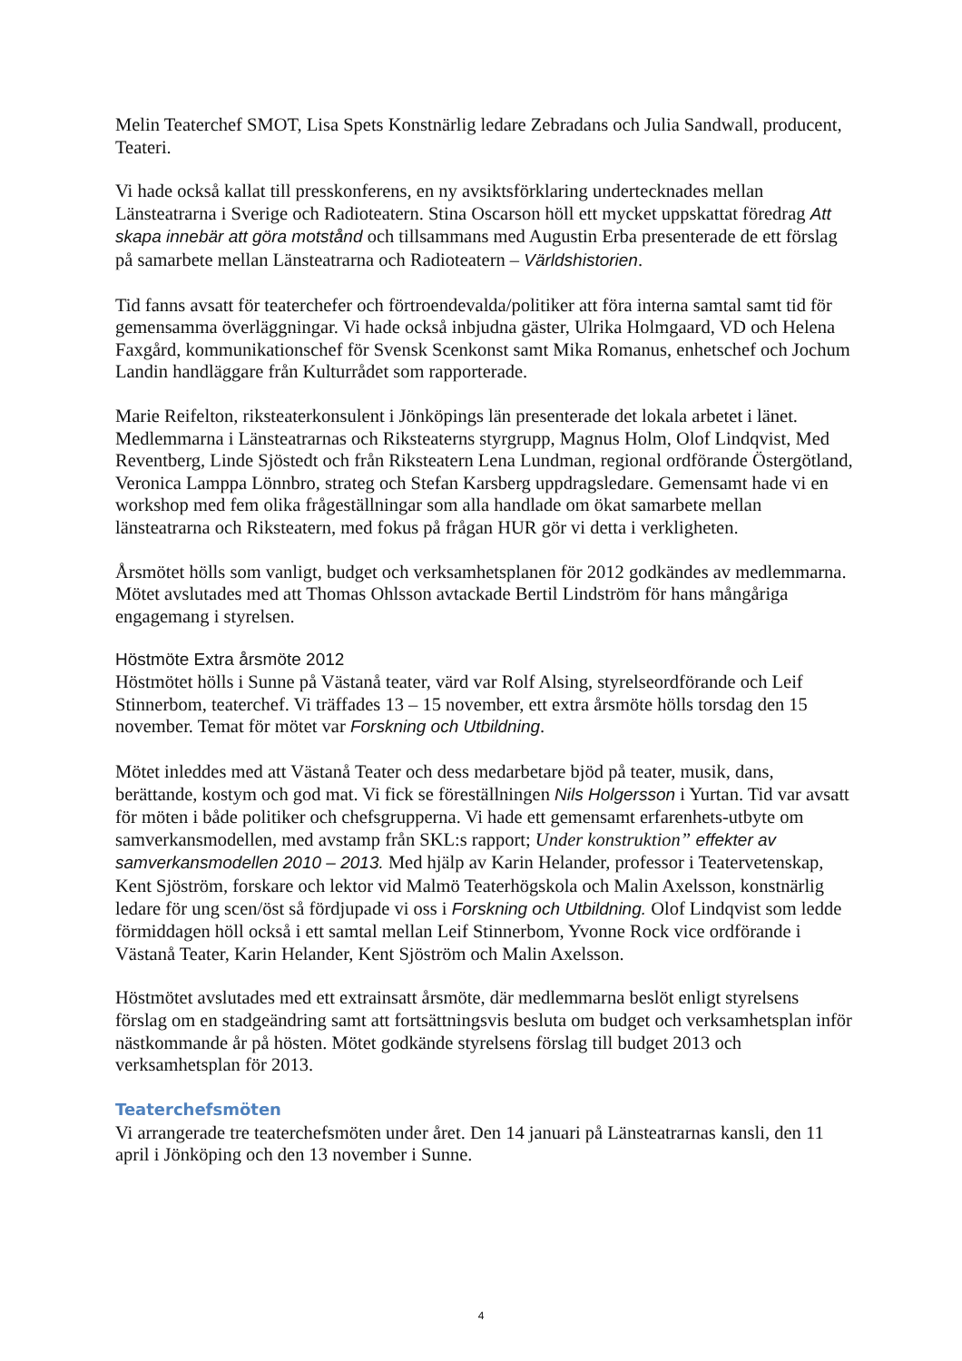Melin Teaterchef SMOT, Lisa Spets Konstnärlig ledare Zebradans och Julia Sandwall, producent, Teateri.
Vi hade också kallat till presskonferens, en ny avsiktsförklaring undertecknades mellan Länsteatrarna i Sverige och Radioteatern. Stina Oscarson höll ett mycket uppskattat föredrag Att skapa innebär att göra motstånd och tillsammans med Augustin Erba presenterade de ett förslag på samarbete mellan Länsteatrarna och Radioteatern – Världshistorien.
Tid fanns avsatt för teaterchefer och förtroendevalda/politiker att föra interna samtal samt tid för gemensamma överläggningar. Vi hade också inbjudna gäster, Ulrika Holmgaard, VD och Helena Faxgård, kommunikationschef för Svensk Scenkonst samt Mika Romanus, enhetschef och Jochum Landin handläggare från Kulturrådet som rapporterade.
Marie Reifelton, riksteaterkonsulent i Jönköpings län presenterade det lokala arbetet i länet. Medlemmarna i Länsteatrarnas och Riksteaterns styrgrupp, Magnus Holm, Olof Lindqvist, Med Reventberg, Linde Sjöstedt och från Riksteatern Lena Lundman, regional ordförande Östergötland, Veronica Lamppa Lönnbro, strateg och Stefan Karsberg uppdragsledare. Gemensamt hade vi en workshop med fem olika frågeställningar som alla handlade om ökat samarbete mellan länsteatrarna och Riksteatern, med fokus på frågan HUR gör vi detta i verkligheten.
Årsmötet hölls som vanligt, budget och verksamhetsplanen för 2012 godkändes av medlemmarna. Mötet avslutades med att Thomas Ohlsson avtackade Bertil Lindström för hans mångåriga engagemang i styrelsen.
Höstmöte Extra årsmöte 2012
Höstmötet hölls i Sunne på Västanå teater, värd var Rolf Alsing, styrelseordförande och Leif Stinnerbom, teaterchef. Vi träffades 13 – 15 november, ett extra årsmöte hölls torsdag den 15 november. Temat för mötet var Forskning och Utbildning.
Mötet inleddes med att Västanå Teater och dess medarbetare bjöd på teater, musik, dans, berättande, kostym och god mat. Vi fick se föreställningen Nils Holgersson i Yurtan. Tid var avsatt för möten i både politiker och chefsgrupperna. Vi hade ett gemensamt erfarenhets-utbyte om samverkansmodellen, med avstamp från SKL:s rapport; Under konstruktion” effekter av samverkansmodellen 2010 – 2013. Med hjälp av Karin Helander, professor i Teatervetenskap, Kent Sjöström, forskare och lektor vid Malmö Teaterhögskola och Malin Axelsson, konstnärlig ledare för ung scen/öst så fördjupade vi oss i Forskning och Utbildning. Olof Lindqvist som ledde förmiddagen höll också i ett samtal mellan Leif Stinnerbom, Yvonne Rock vice ordförande i Västanå Teater, Karin Helander, Kent Sjöström och Malin Axelsson.
Höstmötet avslutades med ett extrainsatt årsmöte, där medlemmarna beslöt enligt styrelsens förslag om en stadgeändring samt att fortsättningsvis besluta om budget och verksamhetsplan inför nästkommande år på hösten. Mötet godkände styrelsens förslag till budget 2013 och verksamhetsplan för 2013.
Teaterchefsmöten
Vi arrangerade tre teaterchefsmöten under året. Den 14 januari på Länsteatrarnas kansli, den 11 april i Jönköping och den 13 november i Sunne.
4